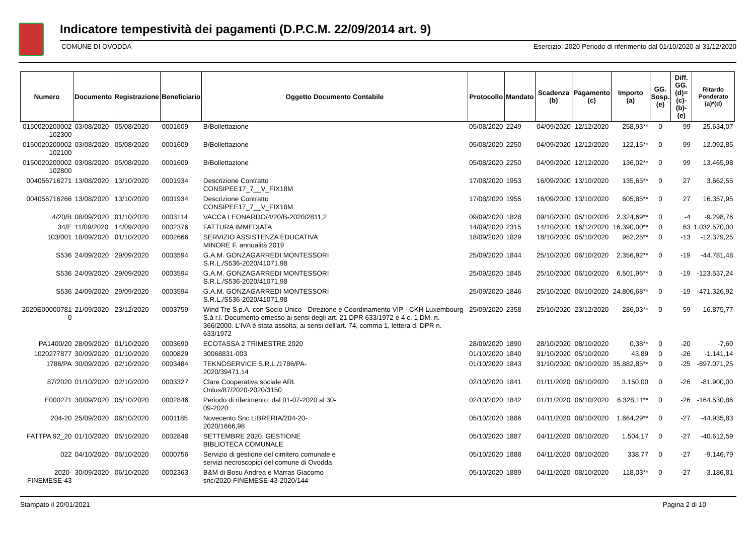Indicatore tempestività dei pagamenti (D.P.C.M. 22/09/2014 art. 9)
COMUNE DI OVODDA Esercizio: 2020 Periodo di riferimento dal 01/10/2020 al 31/12/2020
| Numero | Documento | Registrazione | Beneficiario | Oggetto Documento Contabile | Protocollo | Mandato | Scadenza (b) | Pagamento (c) | Importo (a) | GG. Sosp. (e) | Diff. GG. (d)=(c)-(b)- (e) | Ritardo Ponderato (a)*(d) |
| --- | --- | --- | --- | --- | --- | --- | --- | --- | --- | --- | --- | --- |
| 0150020200002 102300 | 03/08/2020 | 05/08/2020 | 0001609 | B/Bollettazione | 05/08/2020 | 2249 | 04/09/2020 | 12/12/2020 | 258,93** | 0 | 99 | 25.634,07 |
| 0150020200002 102100 | 03/08/2020 | 05/08/2020 | 0001609 | B/Bollettazione | 05/08/2020 | 2250 | 04/09/2020 | 12/12/2020 | 122,15** | 0 | 99 | 12.092,85 |
| 0150020200002 102800 | 03/08/2020 | 05/08/2020 | 0001609 | B/Bollettazione | 05/08/2020 | 2250 | 04/09/2020 | 12/12/2020 | 136,02** | 0 | 99 | 13.465,98 |
| 004056716271 | 13/08/2020 | 13/10/2020 | 0001934 | Descrizione Contratto CONSIPEE17_7__V_FIX18M | 17/08/2020 | 1953 | 16/09/2020 | 13/10/2020 | 135,65** | 0 | 27 | 3.662,55 |
| 004056716266 | 13/08/2020 | 13/10/2020 | 0001934 | Descrizione Contratto CONSIPEE17_7__V_FIX18M | 17/08/2020 | 1955 | 16/09/2020 | 13/10/2020 | 605,85** | 0 | 27 | 16.357,95 |
| 4/20/B | 08/09/2020 | 01/10/2020 | 0003114 | VACCA LEONARDO/4/20/B-2020/2811,2 | 09/09/2020 | 1828 | 09/10/2020 | 05/10/2020 | 2.324,69** | 0 | -4 | -9.298,76 |
| 34/E | 11/09/2020 | 14/09/2020 | 0002376 | FATTURA IMMEDIATA | 14/09/2020 | 2315 | 14/10/2020 | 16/12/2020 | 16.390,00** | 0 | 63 | 1.032.570,00 |
| 103/001 | 18/09/2020 | 01/10/2020 | 0002666 | SERVIZIO ASSISTENZA EDUCATIVA MINORE F. annualità 2019 | 18/09/2020 | 1829 | 18/10/2020 | 05/10/2020 | 952,25** | 0 | -13 | -12.379,25 |
| S536 | 24/09/2020 | 29/09/2020 | 0003594 | G.A.M. GONZAGARREDI MONTESSORI S.R.L./S536-2020/41071,98 | 25/09/2020 | 1844 | 25/10/2020 | 06/10/2020 | 2.356,92** | 0 | -19 | -44.781,48 |
| S536 | 24/09/2020 | 29/09/2020 | 0003594 | G.A.M. GONZAGARREDI MONTESSORI S.R.L./S536-2020/41071,98 | 25/09/2020 | 1845 | 25/10/2020 | 06/10/2020 | 6.501,96** | 0 | -19 | -123.537,24 |
| S536 | 24/09/2020 | 29/09/2020 | 0003594 | G.A.M. GONZAGARREDI MONTESSORI S.R.L./S536-2020/41071,98 | 25/09/2020 | 1846 | 25/10/2020 | 06/10/2020 | 24.806,68** | 0 | -19 | -471.326,92 |
| 2020E00000781 0 | 21/09/2020 | 23/12/2020 | 0003759 | Wind Tre S.p.A. con Socio Unico - Direzione e Coordinamento VIP - CKH Luxembourg S.à r.l. Documento emesso ai sensi degli art. 21 DPR 633/1972 e 4 c. 1 DM. n. 366/2000. L'IVA è stata assolta, ai sensi dell'art. 74, comma 1, lettera d, DPR n. 633/1972 | 25/09/2020 | 2358 | 25/10/2020 | 23/12/2020 | 286,03** | 0 | 59 | 16.875,77 |
| PA1400/20 | 28/09/2020 | 01/10/2020 | 0003690 | ECOTASSA 2 TRIMESTRE 2020 | 28/09/2020 | 1890 | 28/10/2020 | 08/10/2020 | 0,38** | 0 | -20 | -7,60 |
| 1020277877 | 30/09/2020 | 01/10/2020 | 0000829 | 30068831-003 | 01/10/2020 | 1840 | 31/10/2020 | 05/10/2020 | 43,89 | 0 | -26 | -1.141,14 |
| 1786/PA | 30/09/2020 | 02/10/2020 | 0003484 | TEKNOSERVICE S.R.L./1786/PA- 2020/39471,14 | 01/10/2020 | 1843 | 31/10/2020 | 06/10/2020 | 35.882,85** | 0 | -25 | -897.071,25 |
| 87/2020 | 01/10/2020 | 02/10/2020 | 0003327 | Clare Cooperativa sociale ARL Onlus/87/2020-2020/3150 | 02/10/2020 | 1841 | 01/11/2020 | 06/10/2020 | 3.150,00 | 0 | -26 | -81.900,00 |
| E000271 | 30/09/2020 | 05/10/2020 | 0002846 | Periodo di riferimento: dal 01-07-2020 al 30- 09-2020 | 02/10/2020 | 1842 | 01/11/2020 | 06/10/2020 | 6.328,11** | 0 | -26 | -164.530,86 |
| 204-20 | 25/09/2020 | 06/10/2020 | 0001185 | Novecento Snc LIBRERIA/204-20- 2020/1666,98 | 05/10/2020 | 1886 | 04/11/2020 | 08/10/2020 | 1.664,29** | 0 | -27 | -44.935,83 |
| FATTPA 92_20 | 01/10/2020 | 05/10/2020 | 0002848 | SETTEMBRE 2020. GESTIONE BIBLIOTECA COMUNALE | 05/10/2020 | 1887 | 04/11/2020 | 08/10/2020 | 1.504,17 | 0 | -27 | -40.612,59 |
| 022 | 04/10/2020 | 06/10/2020 | 0000756 | Servizio di gestione del cimitero comunale e servizi necroscopici del comune di Ovodda | 05/10/2020 | 1888 | 04/11/2020 | 08/10/2020 | 338,77 | 0 | -27 | -9.146,79 |
| 2020- FINEMESE-43 | 30/09/2020 | 06/10/2020 | 0002363 | B&M di Bosu Andrea e Marras Giacomo snc/2020-FINEMESE-43-2020/144 | 05/10/2020 | 1889 | 04/11/2020 | 08/10/2020 | 118,03** | 0 | -27 | -3.186,81 |
Stampato il 20/01/2021 Pagina 2 di 10